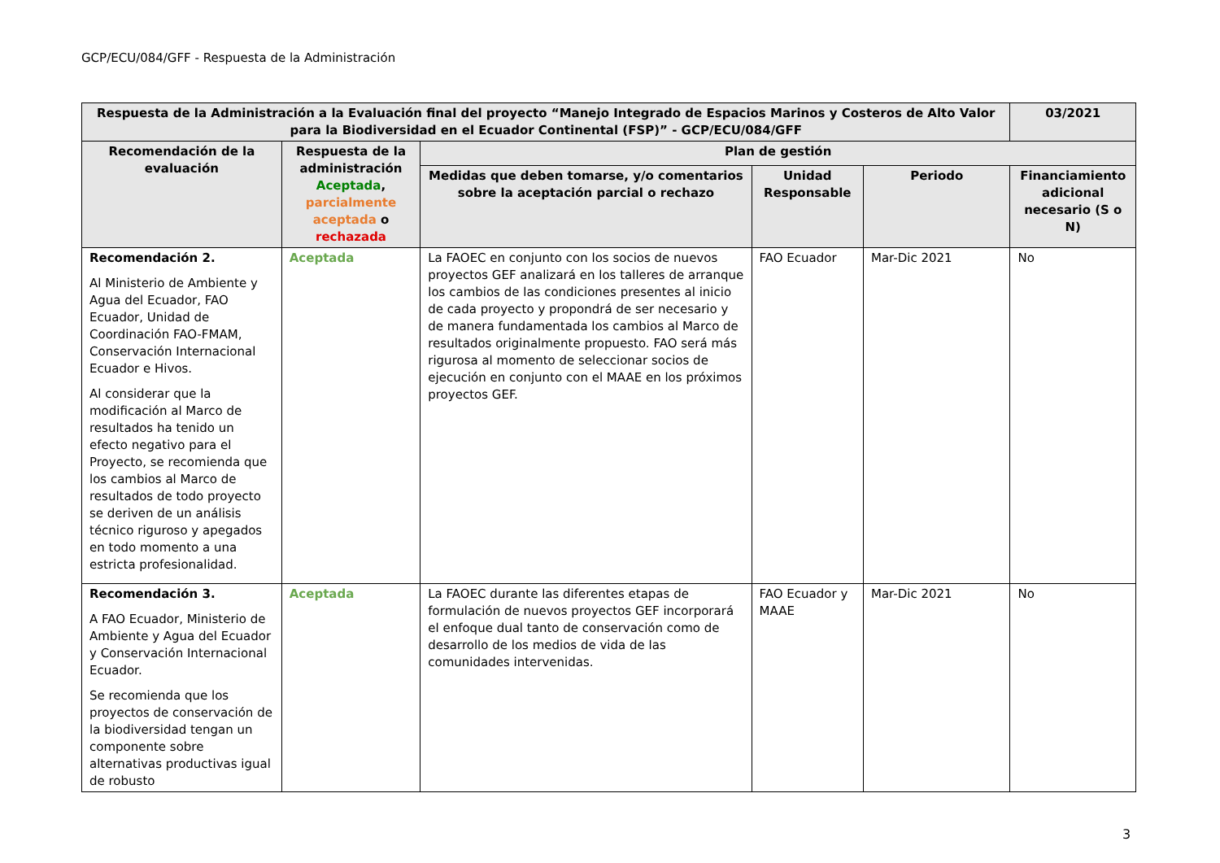GCP/ECU/084/GFF - Respuesta de la Administración
| Respuesta de la Administración a la Evaluación final del proyecto “Manejo Integrado de Espacios Marinos y Costeros de Alto Valor para la Biodiversidad en el Ecuador Continental (FSP)” - GCP/ECU/084/GFF | | | | | 03/2021 |
| --- | --- | --- | --- | --- | --- |
| Recomendación de la evaluación | Respuesta de la administración Aceptada , parcialmente aceptada o rechazada | Plan de gestión | | | |
| | | Medidas que deben tomarse, y/o comentarios sobre la aceptación parcial o rechazo | Unidad Responsable | Periodo | Financiamiento adicional necesario (S o N) |
| Recomendación 2. Al Ministerio de Ambiente y Agua del Ecuador, FAO Ecuador, Unidad de Coordinación FAO-FMAM, Conservación Internacional Ecuador e Hivos. Al considerar que la modificación al Marco de resultados ha tenido un efecto negativo para el Proyecto, se recomienda que los cambios al Marco de resultados de todo proyecto se deriven de un análisis técnico riguroso y apegados en todo momento a una estricta profesionalidad. | Aceptada | La FAOEC en conjunto con los socios de nuevos proyectos GEF analizará en los talleres de arranque los cambios de las condiciones presentes al inicio de cada proyecto y propondrá de ser necesario y de manera fundamentada los cambios al Marco de resultados originalmente propuesto. FAO será más rigurosa al momento de seleccionar socios de ejecución en conjunto con el MAAE en los próximos proyectos GEF. | FAO Ecuador | Mar-Dic 2021 | No |
| Recomendación 3. A FAO Ecuador, Ministerio de Ambiente y Agua del Ecuador y Conservación Internacional Ecuador. Se recomienda que los proyectos de conservación de la biodiversidad tengan un componente sobre alternativas productivas igual de robusto | Aceptada | La FAOEC durante las diferentes etapas de formulación de nuevos proyectos GEF incorporará el enfoque dual tanto de conservación como de desarrollo de los medios de vida de las comunidades intervenidas. | FAO Ecuador y MAAE | Mar-Dic 2021 | No |
3